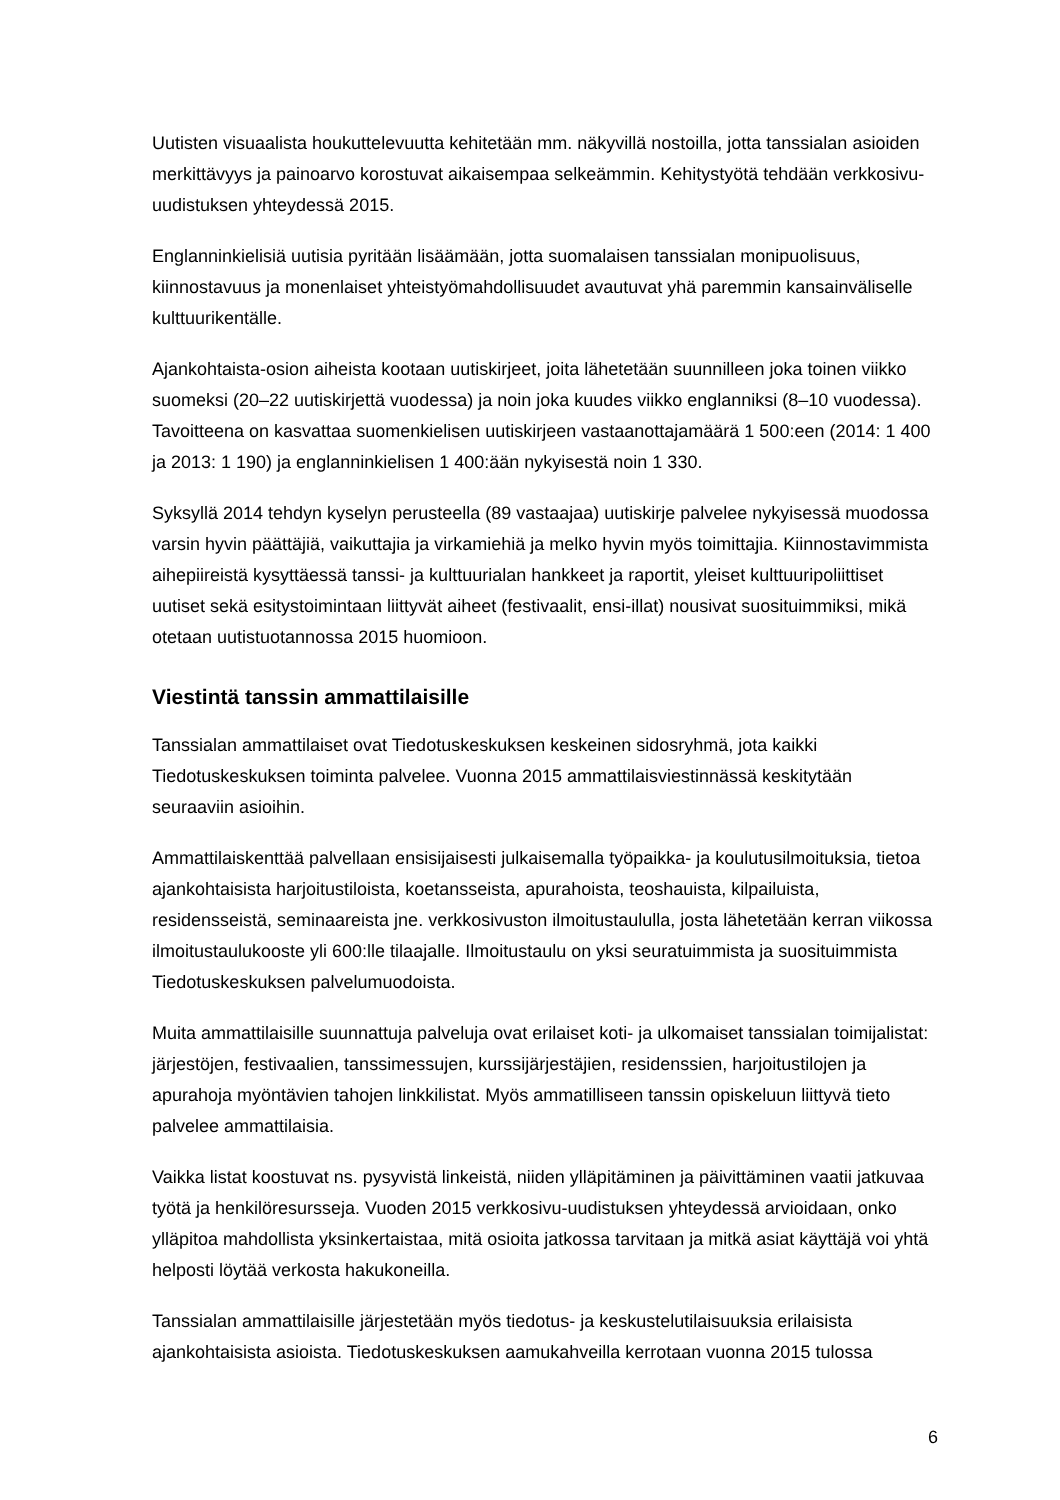Uutisten visuaalista houkuttelevuutta kehitetään mm. näkyvillä nostoilla, jotta tanssialan asioiden merkittävyys ja painoarvo korostuvat aikaisempaa selkeämmin. Kehitystyötä tehdään verkkosivu-uudistuksen yhteydessä 2015.
Englanninkielisiä uutisia pyritään lisäämään, jotta suomalaisen tanssialan monipuolisuus, kiinnostavuus ja monenlaiset yhteistyömahdollisuudet avautuvat yhä paremmin kansainväliselle kulttuurikentälle.
Ajankohtaista-osion aiheista kootaan uutiskirjeet, joita lähetetään suunnilleen joka toinen viikko suomeksi (20–22 uutiskirjettä vuodessa) ja noin joka kuudes viikko englanniksi (8–10 vuodessa). Tavoitteena on kasvattaa suomenkielisen uutiskirjeen vastaanottajamäärä 1 500:een (2014: 1 400 ja 2013: 1 190) ja englanninkielisen 1 400:ään nykyisestä noin 1 330.
Syksyllä 2014 tehdyn kyselyn perusteella (89 vastaajaa) uutiskirje palvelee nykyisessä muodossa varsin hyvin päättäjiä, vaikuttajia ja virkamiehiä ja melko hyvin myös toimittajia. Kiinnostavimmista aihepiireistä kysyttäessä tanssi- ja kulttuurialan hankkeet ja raportit, yleiset kulttuuripoliittiset uutiset sekä esitystoimintaan liittyvät aiheet (festivaalit, ensi-illat) nousivat suosituimmiksi, mikä otetaan uutistuotannossa 2015 huomioon.
Viestintä tanssin ammattilaisille
Tanssialan ammattilaiset ovat Tiedotuskeskuksen keskeinen sidosryhmä, jota kaikki Tiedotuskeskuksen toiminta palvelee. Vuonna 2015 ammattilaisviestinnässä keskitytään seuraaviin asioihin.
Ammattilaiskenttää palvellaan ensisijaisesti julkaisemalla työpaikka- ja koulutusilmoituksia, tietoa ajankohtaisista harjoitustiloista, koetansseista, apurahoista, teoshauista, kilpailuista, residensseistä, seminaareista jne. verkkosivuston ilmoitustaululla, josta lähetetään kerran viikossa ilmoitustaulukooste yli 600:lle tilaajalle. Ilmoitustaulu on yksi seuratuimmista ja suosituimmista Tiedotuskeskuksen palvelumuodoista.
Muita ammattilaisille suunnattuja palveluja ovat erilaiset koti- ja ulkomaiset tanssialan toimijalistat: järjestöjen, festivaalien, tanssimessujen, kurssijärjestäjien, residenssien, harjoitustilojen ja apurahoja myöntävien tahojen linkkilistat. Myös ammatilliseen tanssin opiskeluun liittyvä tieto palvelee ammattilaisia.
Vaikka listat koostuvat ns. pysyvistä linkeistä, niiden ylläpitäminen ja päivittäminen vaatii jatkuvaa työtä ja henkilöresursseja. Vuoden 2015 verkkosivu-uudistuksen yhteydessä arvioidaan, onko ylläpitoa mahdollista yksinkertaistaa, mitä osioita jatkossa tarvitaan ja mitkä asiat käyttäjä voi yhtä helposti löytää verkosta hakukoneilla.
Tanssialan ammattilaisille järjestetään myös tiedotus- ja keskustelutilaisuuksia erilaisista ajankohtaisista asioista. Tiedotuskeskuksen aamukahveilla kerrotaan vuonna 2015 tulossa
6